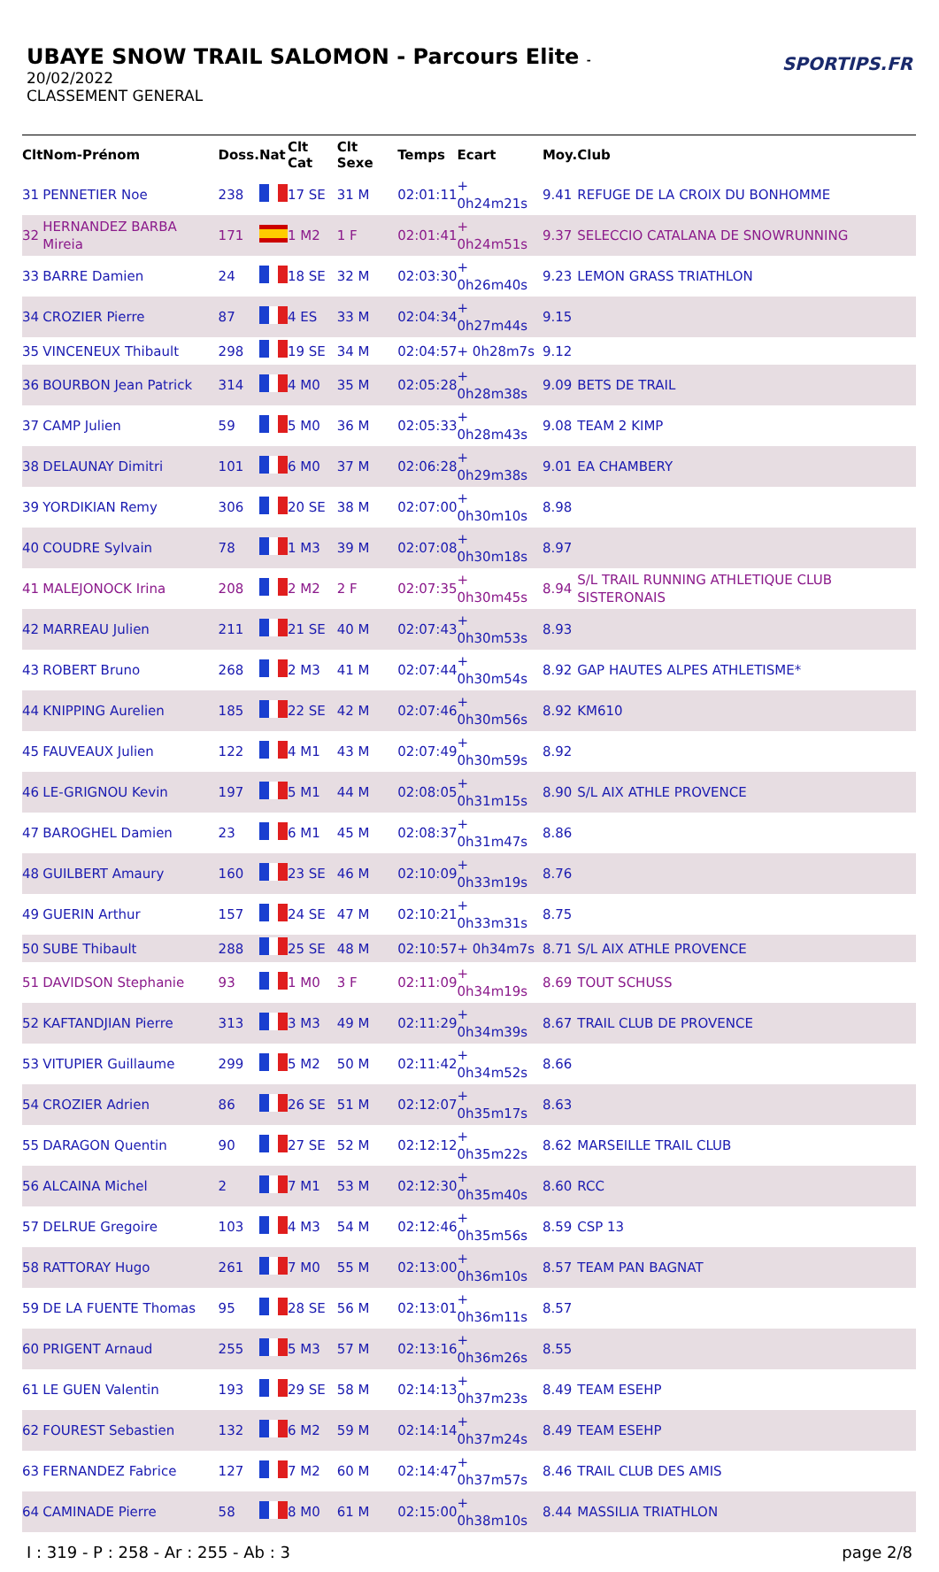UBAYE SNOW TRAIL SALOMON - Parcours Elite -
20/02/2022
CLASSEMENT GENERAL
SPORTIPS.FR
| Clt | Nom-Prénom | Doss. | Nat | Clt Cat | Clt Sexe | Temps | Ecart | Moy. | Club |
| --- | --- | --- | --- | --- | --- | --- | --- | --- | --- |
| 31 | PENNETIER Noe | 238 | | 17 SE | 31 M | 02:01:11 | + 0h24m21s | 9.41 | REFUGE DE LA CROIX DU BONHOMME |
| 32 | HERNANDEZ BARBA Mireia | 171 | | 1 M2 | 1 F | 02:01:41 | + 0h24m51s | 9.37 | SELECCIO CATALANA DE SNOWRUNNING |
| 33 | BARRE Damien | 24 | | 18 SE | 32 M | 02:03:30 | + 0h26m40s | 9.23 | LEMON GRASS TRIATHLON |
| 34 | CROZIER Pierre | 87 | | 4 ES | 33 M | 02:04:34 | + 0h27m44s | 9.15 | |
| 35 | VINCENEUX Thibault | 298 | | 19 SE | 34 M | 02:04:57 | + 0h28m7s | 9.12 | |
| 36 | BOURBON Jean Patrick | 314 | | 4 M0 | 35 M | 02:05:28 | + 0h28m38s | 9.09 | BETS DE TRAIL |
| 37 | CAMP Julien | 59 | | 5 M0 | 36 M | 02:05:33 | + 0h28m43s | 9.08 | TEAM 2 KIMP |
| 38 | DELAUNAY Dimitri | 101 | | 6 M0 | 37 M | 02:06:28 | + 0h29m38s | 9.01 | EA CHAMBERY |
| 39 | YORDIKIAN Remy | 306 | | 20 SE | 38 M | 02:07:00 | + 0h30m10s | 8.98 | |
| 40 | COUDRE Sylvain | 78 | | 1 M3 | 39 M | 02:07:08 | + 0h30m18s | 8.97 | |
| 41 | MALEJONOCK Irina | 208 | | 2 M2 | 2 F | 02:07:35 | + 0h30m45s | 8.94 | S/L TRAIL RUNNING ATHLETIQUE CLUB SISTERONAIS |
| 42 | MARREAU Julien | 211 | | 21 SE | 40 M | 02:07:43 | + 0h30m53s | 8.93 | |
| 43 | ROBERT Bruno | 268 | | 2 M3 | 41 M | 02:07:44 | + 0h30m54s | 8.92 | GAP HAUTES ALPES ATHLETISME* |
| 44 | KNIPPING Aurelien | 185 | | 22 SE | 42 M | 02:07:46 | + 0h30m56s | 8.92 | KM610 |
| 45 | FAUVEAUX Julien | 122 | | 4 M1 | 43 M | 02:07:49 | + 0h30m59s | 8.92 | |
| 46 | LE-GRIGNOU Kevin | 197 | | 5 M1 | 44 M | 02:08:05 | + 0h31m15s | 8.90 | S/L AIX ATHLE PROVENCE |
| 47 | BAROGHEL Damien | 23 | | 6 M1 | 45 M | 02:08:37 | + 0h31m47s | 8.86 | |
| 48 | GUILBERT Amaury | 160 | | 23 SE | 46 M | 02:10:09 | + 0h33m19s | 8.76 | |
| 49 | GUERIN Arthur | 157 | | 24 SE | 47 M | 02:10:21 | + 0h33m31s | 8.75 | |
| 50 | SUBE Thibault | 288 | | 25 SE | 48 M | 02:10:57 | + 0h34m7s | 8.71 | S/L AIX ATHLE PROVENCE |
| 51 | DAVIDSON Stephanie | 93 | | 1 M0 | 3 F | 02:11:09 | + 0h34m19s | 8.69 | TOUT SCHUSS |
| 52 | KAFTANDJIAN Pierre | 313 | | 3 M3 | 49 M | 02:11:29 | + 0h34m39s | 8.67 | TRAIL CLUB DE PROVENCE |
| 53 | VITUPIER Guillaume | 299 | | 5 M2 | 50 M | 02:11:42 | + 0h34m52s | 8.66 | |
| 54 | CROZIER Adrien | 86 | | 26 SE | 51 M | 02:12:07 | + 0h35m17s | 8.63 | |
| 55 | DARAGON Quentin | 90 | | 27 SE | 52 M | 02:12:12 | + 0h35m22s | 8.62 | MARSEILLE TRAIL CLUB |
| 56 | ALCAINA Michel | 2 | | 7 M1 | 53 M | 02:12:30 | + 0h35m40s | 8.60 | RCC |
| 57 | DELRUE Gregoire | 103 | | 4 M3 | 54 M | 02:12:46 | + 0h35m56s | 8.59 | CSP 13 |
| 58 | RATTORAY Hugo | 261 | | 7 M0 | 55 M | 02:13:00 | + 0h36m10s | 8.57 | TEAM PAN BAGNAT |
| 59 | DE LA FUENTE Thomas | 95 | | 28 SE | 56 M | 02:13:01 | + 0h36m11s | 8.57 | |
| 60 | PRIGENT Arnaud | 255 | | 5 M3 | 57 M | 02:13:16 | + 0h36m26s | 8.55 | |
| 61 | LE GUEN Valentin | 193 | | 29 SE | 58 M | 02:14:13 | + 0h37m23s | 8.49 | TEAM ESEHP |
| 62 | FOUREST Sebastien | 132 | | 6 M2 | 59 M | 02:14:14 | + 0h37m24s | 8.49 | TEAM ESEHP |
| 63 | FERNANDEZ Fabrice | 127 | | 7 M2 | 60 M | 02:14:47 | + 0h37m57s | 8.46 | TRAIL CLUB DES AMIS |
| 64 | CAMINADE Pierre | 58 | | 8 M0 | 61 M | 02:15:00 | + 0h38m10s | 8.44 | MASSILIA TRIATHLON |
I : 319 - P : 258 - Ar : 255 - Ab : 3 page 2/8